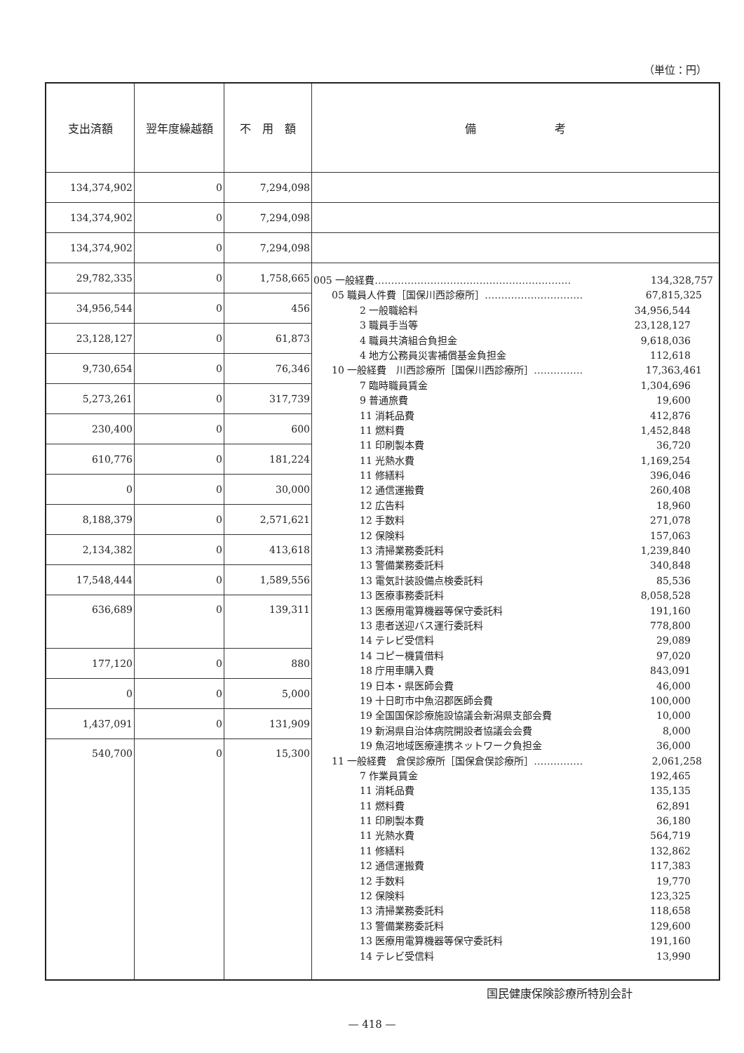（単位：円）
| 支出済額 | 翌年度繰越額 | 不 用 額 | 備 考 |
| --- | --- | --- | --- |
| 134,374,902 | 0 | 7,294,098 | |
| 134,374,902 | 0 | 7,294,098 | |
| 134,374,902 | 0 | 7,294,098 | |
| 29,782,335 | 0 | 1,758,665 | 005 一般経費…………………………………………………… 134,328,757 05 職員人件費［国保川西診療所］………………………… 67,815,325 2 一般職給料 34,956,544 3 職員手当等 23,128,127 4 職員共済組合負担金 9,618,036 4 地方公務員災害補償基金負担金 112,618 10 一般経費 川西診療所［国保川西診療所］…………… 17,363,461 7 臨時職員賃金 1,304,696 9 普通旅費 19,600 11 消耗品費 412,876 11 燃料費 1,452,848 11 印刷製本費 36,720 11 光熱水費 1,169,254 11 修繕料 396,046 12 通信運搬費 260,408 12 広告料 18,960 12 手数料 271,078 12 保険料 157,063 13 清掃業務委託料 1,239,840 13 警備業務委託料 340,848 13 電気計装設備点検委託料 85,536 13 医療事務委託料 8,058,528 13 医療用電算機器等保守委託料 191,160 13 患者送迎バス運行委託料 778,800 14 テレビ受信料 29,089 14 コピー機賃借料 97,020 18 庁用車購入費 843,091 19 日本・県医師会費 46,000 19 十日町市中魚沼郡医師会費 100,000 19 全国国保診療施設協議会新潟県支部会費 10,000 19 新潟県自治体病院開設者協議会会費 8,000 19 魚沼地域医療連携ネットワーク負担金 36,000 11 一般経費 倉俣診療所［国保倉俣診療所］…………… 2,061,258 7 作業員賃金 192,465 11 消耗品費 135,135 11 燃料費 62,891 11 印刷製本費 36,180 11 光熱水費 564,719 11 修繕料 132,862 12 通信運搬費 117,383 12 手数料 19,770 12 保険料 123,325 13 清掃業務委託料 118,658 13 警備業務委託料 129,600 13 医療用電算機器等保守委託料 191,160 14 テレビ受信料 13,990 |
| 34,956,544 | 0 | 456 | |
| 23,128,127 | 0 | 61,873 | |
| 9,730,654 | 0 | 76,346 | |
| 5,273,261 | 0 | 317,739 | |
| 230,400 | 0 | 600 | |
| 610,776 | 0 | 181,224 | |
| 0 | 0 | 30,000 | |
| 8,188,379 | 0 | 2,571,621 | |
| 2,134,382 | 0 | 413,618 | |
| 17,548,444 | 0 | 1,589,556 | |
| 636,689 | 0 | 139,311 | |
| 177,120 | 0 | 880 | |
| 0 | 0 | 5,000 | |
| 1,437,091 | 0 | 131,909 | |
| 540,700 | 0 | 15,300 | |
国民健康保険診療所特別会計
— 418 —